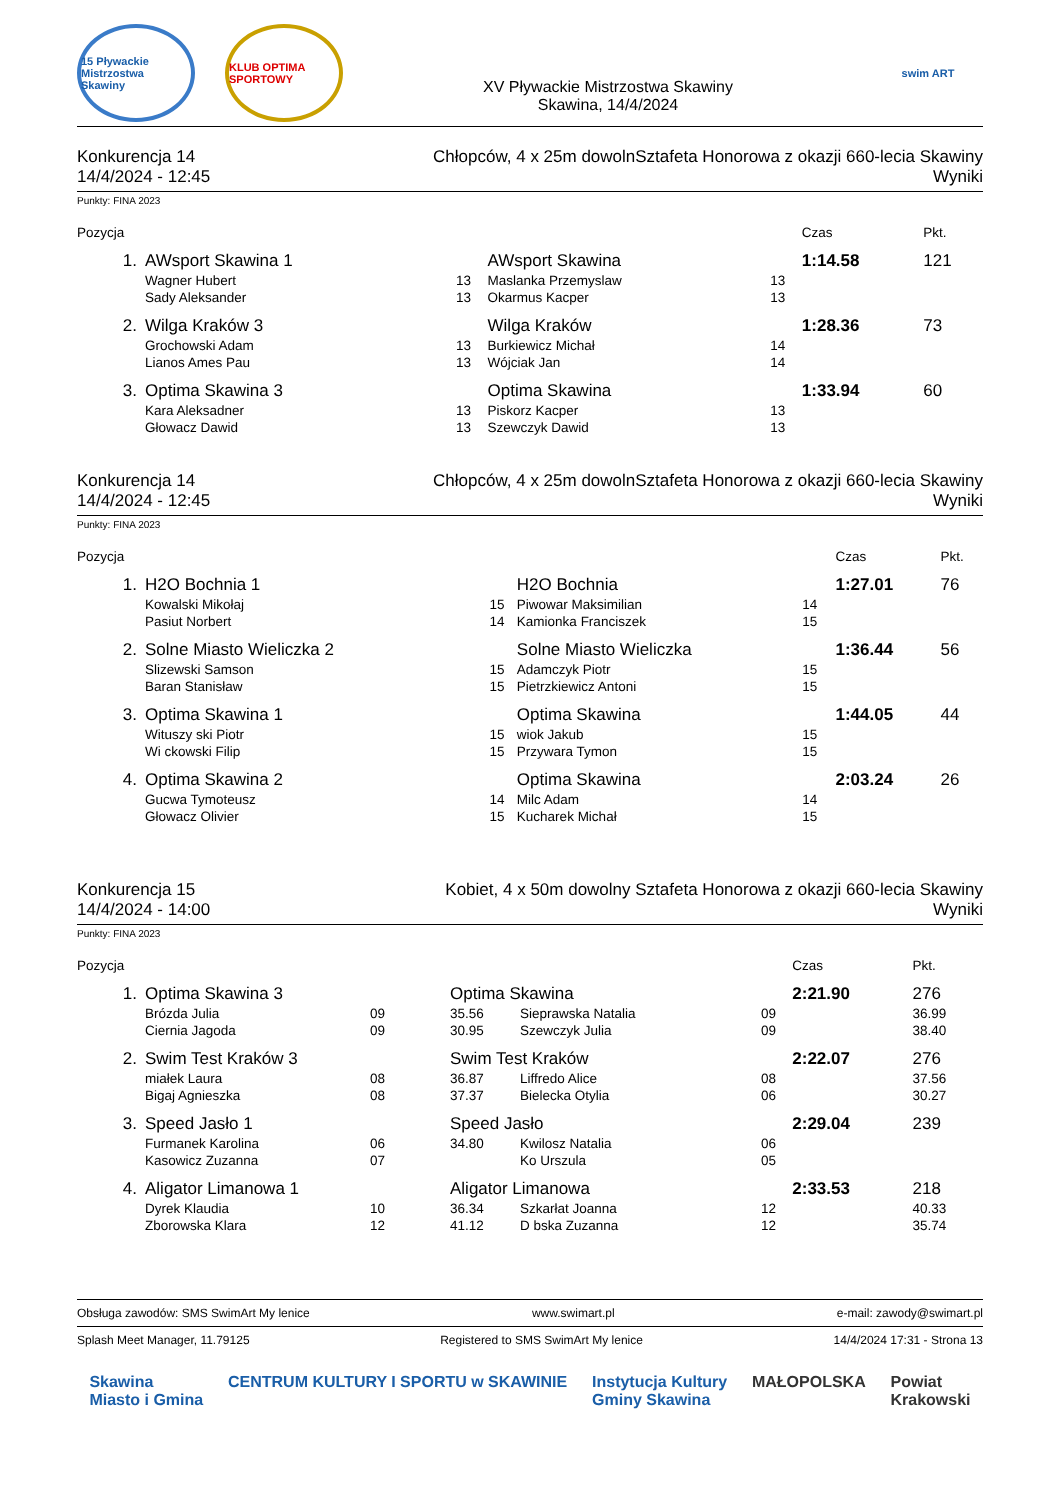15 Pływackie Mistrzostwa Skawiny
KLUB OPTIMA SPORTOWY
XV Pływackie Mistrzostwa Skawiny
Skawina, 14/4/2024
swim ART
Konkurencja 14
14/4/2024 - 12:45
Chłopców, 4 x 25m dowolnSztafeta Honorowa z okazji 660-lecia Skawiny
Wyniki
Punkty: FINA 2023
| Pozycja | | | | | | Czas | Pkt. |
| --- | --- | --- | --- | --- | --- | --- | --- |
| 1. | AWsport Skawina 1 | | AWsport Skawina | | | 1:14.58 | 121 |
| | Wagner Hubert | 13 | | Maslanka Przemyslaw | 13 | | |
| | Sady Aleksander | 13 | | Okarmus Kacper | 13 | | |
| 2. | Wilga Kraków 3 | | Wilga Kraków | | | 1:28.36 | 73 |
| | Grochowski Adam | 13 | | Burkiewicz Michał | 14 | | |
| | Lianos Ames Pau | 13 | | Wójciak Jan | 14 | | |
| 3. | Optima Skawina 3 | | Optima Skawina | | | 1:33.94 | 60 |
| | Kara Aleksadner | 13 | | Piskorz Kacper | 13 | | |
| | Głowacz Dawid | 13 | | Szewczyk Dawid | 13 | | |
Konkurencja 14
14/4/2024 - 12:45
Chłopców, 4 x 25m dowolnSztafeta Honorowa z okazji 660-lecia Skawiny
Wyniki
Punkty: FINA 2023
| Pozycja | | | | | | Czas | Pkt. |
| --- | --- | --- | --- | --- | --- | --- | --- |
| 1. | H2O Bochnia 1 | | H2O Bochnia | | | 1:27.01 | 76 |
| | Kowalski Mikołaj | 15 | | Piwowar Maksimilian | 14 | | |
| | Pasiut Norbert | 14 | | Kamionka Franciszek | 15 | | |
| 2. | Solne Miasto Wieliczka 2 | | Solne Miasto Wieliczka | | | 1:36.44 | 56 |
| | Slizewski Samson | 15 | | Adamczyk Piotr | 15 | | |
| | Baran Stanisław | 15 | | Pietrzkiewicz Antoni | 15 | | |
| 3. | Optima Skawina 1 | | Optima Skawina | | | 1:44.05 | 44 |
| | Wituszy ski Piotr | 15 | | wiok Jakub | 15 | | |
| | Wi ckowski Filip | 15 | | Przywara Tymon | 15 | | |
| 4. | Optima Skawina 2 | | Optima Skawina | | | 2:03.24 | 26 |
| | Gucwa Tymoteusz | 14 | | Milc Adam | 14 | | |
| | Głowacz Olivier | 15 | | Kucharek Michał | 15 | | |
Konkurencja 15
14/4/2024 - 14:00
Kobiet, 4 x 50m dowolny Sztafeta Honorowa z okazji 660-lecia Skawiny
Wyniki
Punkty: FINA 2023
| Pozycja | | | | | | Czas | Pkt. |
| --- | --- | --- | --- | --- | --- | --- | --- |
| 1. | Optima Skawina 3 | | Optima Skawina | | | 2:21.90 | 276 |
| | Brózda Julia | 09 | 35.56 | Sieprawska Natalia | 09 | | 36.99 |
| | Ciernia Jagoda | 09 | 30.95 | Szewczyk Julia | 09 | | 38.40 |
| 2. | Swim Test Kraków 3 | | Swim Test Kraków | | | 2:22.07 | 276 |
| | miałek Laura | 08 | 36.87 | Liffredo Alice | 08 | | 37.56 |
| | Bigaj Agnieszka | 08 | 37.37 | Bielecka Otylia | 06 | | 30.27 |
| 3. | Speed Jasło 1 | | Speed Jasło | | | 2:29.04 | 239 |
| | Furmanek Karolina | 06 | 34.80 | Kwilosz Natalia | 06 | | |
| | Kasowicz Zuzanna | 07 | | Ko Urszula | 05 | | |
| 4. | Aligator Limanowa 1 | | Aligator Limanowa | | | 2:33.53 | 218 |
| | Dyrek Klaudia | 10 | 36.34 | Szkarłat Joanna | 12 | | 40.33 |
| | Zborowska Klara | 12 | 41.12 | D bska Zuzanna | 12 | | 35.74 |
Obsługa zawodów: SMS SwimArt My lenice www.swimart.pl e-mail: zawody@swimart.pl
Splash Meet Manager, 11.79125 Registered to SMS SwimArt My lenice 14/4/2024 17:31 - Strona 13
Skawina
Miasto i Gmina CENTRUM KULTURY I SPORTU w SKAWINIE Instytucja Kultury
Gminy Skawina MAŁOPOLSKA Powiat
Krakowski